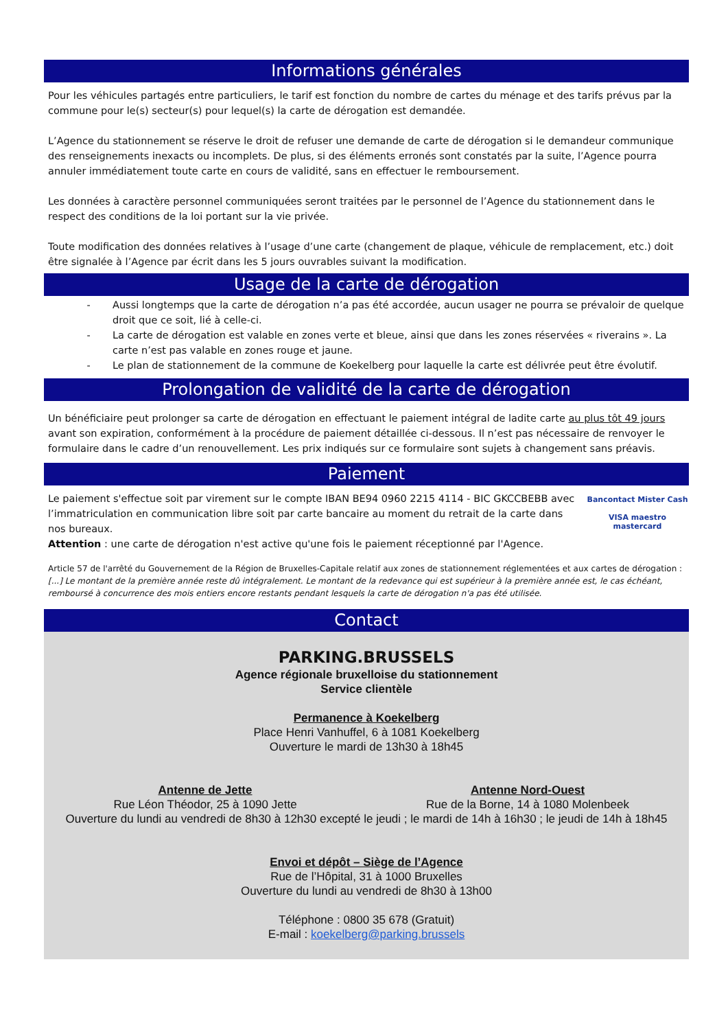Informations générales
Pour les véhicules partagés entre particuliers, le tarif est fonction du nombre de cartes du ménage et des tarifs prévus par la commune pour le(s) secteur(s) pour lequel(s) la carte de dérogation est demandée.
L’Agence du stationnement se réserve le droit de refuser une demande de carte de dérogation si le demandeur communique des renseignements inexacts ou incomplets. De plus, si des éléments erronés sont constatés par la suite, l’Agence pourra annuler immédiatement toute carte en cours de validité, sans en effectuer le remboursement.
Les données à caractère personnel communiquées seront traitées par le personnel de l’Agence du stationnement dans le respect des conditions de la loi portant sur la vie privée.
Toute modification des données relatives à l’usage d’une carte (changement de plaque, véhicule de remplacement, etc.) doit être signalée à l’Agence par écrit dans les 5 jours ouvrables suivant la modification.
Usage de la carte de dérogation
- Aussi longtemps que la carte de dérogation n’a pas été accordée, aucun usager ne pourra se prévaloir de quelque droit que ce soit, lié à celle-ci.
- La carte de dérogation est valable en zones verte et bleue, ainsi que dans les zones réservées « riverains ». La carte n’est pas valable en zones rouge et jaune.
- Le plan de stationnement de la commune de Koekelberg pour laquelle la carte est délivrée peut être évolutif.
Prolongation de validité de la carte de dérogation
Un bénéficiaire peut prolonger sa carte de dérogation en effectuant le paiement intégral de ladite carte au plus tôt 49 jours avant son expiration, conformément à la procédure de paiement détaillée ci-dessous. Il n’est pas nécessaire de renvoyer le formulaire dans le cadre d’un renouvellement. Les prix indiqués sur ce formulaire sont sujets à changement sans préavis.
Paiement
Le paiement s'effectue soit par virement sur le compte IBAN BE94 0960 2215 4114 - BIC GKCCBEBB avec l’immatriculation en communication libre soit par carte bancaire au moment du retrait de la carte dans nos bureaux.
Attention : une carte de dérogation n'est active qu'une fois le paiement réceptionné par l'Agence.
Bancontact Mister Cash
VISA maestro mastercard
Article 57 de l'arrêté du Gouvernement de la Région de Bruxelles-Capitale relatif aux zones de stationnement réglementées et aux cartes de dérogation :
[...] Le montant de la première année reste dû intégralement. Le montant de la redevance qui est supérieur à la première année est, le cas échéant, remboursé à concurrence des mois entiers encore restants pendant lesquels la carte de dérogation n'a pas été utilisée.
Contact
PARKING.BRUSSELS
Agence régionale bruxelloise du stationnement
Service clientèle
Permanence à Koekelberg
Place Henri Vanhuffel, 6 à 1081 Koekelberg
Ouverture le mardi de 13h30 à 18h45
Antenne de Jette
Rue Léon Théodor, 25 à 1090 Jette
Antenne Nord-Ouest
Rue de la Borne, 14 à 1080 Molenbeek
Ouverture du lundi au vendredi de 8h30 à 12h30 excepté le jeudi ; le mardi de 14h à 16h30 ; le jeudi de 14h à 18h45
Envoi et dépôt – Siège de l’Agence
Rue de l’Hôpital, 31 à 1000 Bruxelles
Ouverture du lundi au vendredi de 8h30 à 13h00
Téléphone : 0800 35 678 (Gratuit)
E-mail : koekelberg@parking.brussels